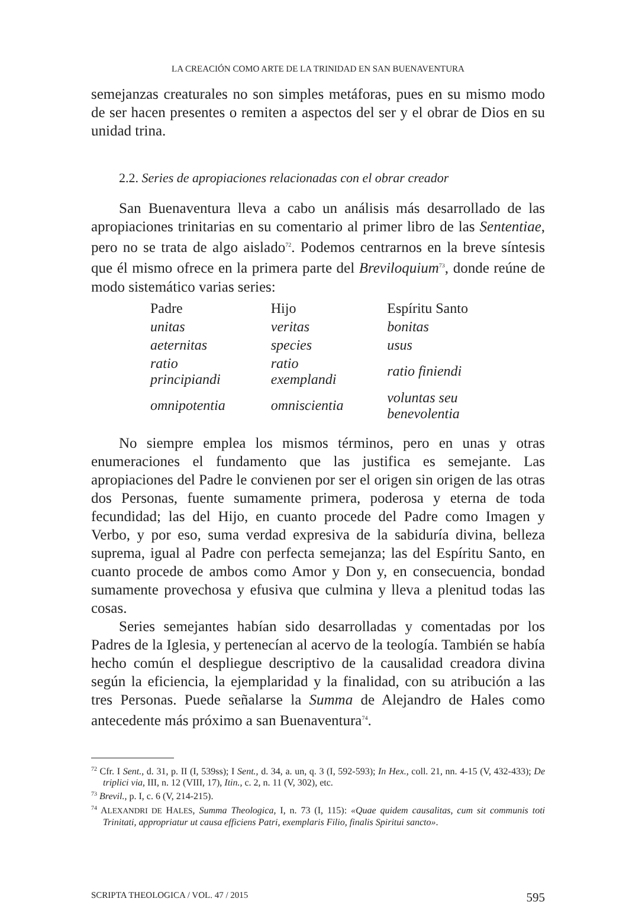LA CREACIÓN COMO ARTE DE LA TRINIDAD EN SAN BUENAVENTURA
semejanzas creaturales no son simples metáforas, pues en su mismo modo de ser hacen presentes o remiten a aspectos del ser y el obrar de Dios en su unidad trina.
2.2. Series de apropiaciones relacionadas con el obrar creador
San Buenaventura lleva a cabo un análisis más desarrollado de las apropiaciones trinitarias en su comentario al primer libro de las Sententiae, pero no se trata de algo aislado<sup>72</sup>. Podemos centrarnos en la breve síntesis que él mismo ofrece en la primera parte del Breviloquium<sup>73</sup>, donde reúne de modo sistemático varias series:
| Padre | Hijo | Espíritu Santo |
| --- | --- | --- |
| unitas | veritas | bonitas |
| aeternitas | species | usus |
| ratio principiandi | ratio exemplandi | ratio finiendi |
| omnipotentia | omniscientia | voluntas seu benevolentia |
No siempre emplea los mismos términos, pero en unas y otras enumeraciones el fundamento que las justifica es semejante. Las apropiaciones del Padre le convienen por ser el origen sin origen de las otras dos Personas, fuente sumamente primera, poderosa y eterna de toda fecundidad; las del Hijo, en cuanto procede del Padre como Imagen y Verbo, y por eso, suma verdad expresiva de la sabiduría divina, belleza suprema, igual al Padre con perfecta semejanza; las del Espíritu Santo, en cuanto procede de ambos como Amor y Don y, en consecuencia, bondad sumamente provechosa y efusiva que culmina y lleva a plenitud todas las cosas.
Series semejantes habían sido desarrolladas y comentadas por los Padres de la Iglesia, y pertenecían al acervo de la teología. También se había hecho común el despliegue descriptivo de la causalidad creadora divina según la eficiencia, la ejemplaridad y la finalidad, con su atribución a las tres Personas. Puede señalarse la Summa de Alejandro de Hales como antecedente más próximo a san Buenaventura<sup>74</sup>.
<sup>72</sup> Cfr. I Sent., d. 31, p. II (I, 539ss); I Sent., d. 34, a. un, q. 3 (I, 592-593); In Hex., coll. 21, nn. 4-15 (V, 432-433); De triplici via, III, n. 12 (VIII, 17), Itin., c. 2, n. 11 (V, 302), etc.
<sup>73</sup> Brevil., p. I, c. 6 (V, 214-215).
<sup>74</sup> ALEXANDRI DE HALES, Summa Theologica, I, n. 73 (I, 115): «Quae quidem causalitas, cum sit communis toti Trinitati, appropriatur ut causa efficiens Patri, exemplaris Filio, finalis Spiritui sancto».
SCRIPTA THEOLOGICA / VOL. 47 / 2015 595